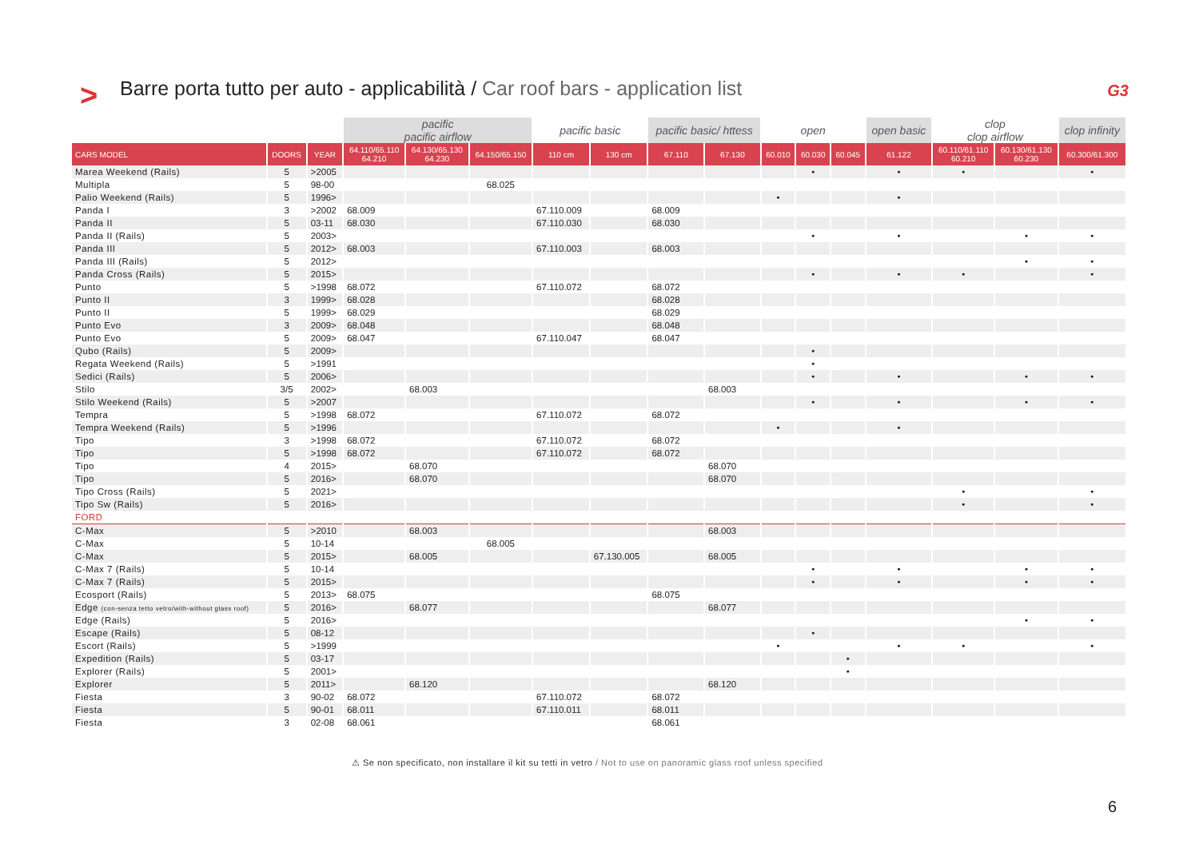>
Barre porta tutto per auto - applicabilità / Car roof bars - application list
G3
| | | | pacific pacific airflow | | | pacific basic | | pacific basic/ httess | | open | | | open basic | clop clop airflow | | clop infinity |
| --- | --- | --- | --- | --- | --- | --- | --- | --- | --- | --- | --- | --- | --- | --- | --- | --- |
| CARS MODEL | DOORS | YEAR | 64.110/65.110 64.210 | 64.130/65.130 64.230 | 64.150/65.150 | 110 cm | 130 cm | 67.110 | 67.130 | 60.010 | 60.030 | 60.045 | 61.122 | 60.110/61.110 60.210 | 60.130/61.130 60.230 | 60.300/61.300 |
| Marea Weekend (Rails) | 5 | >2005 | | | | | | | | | • | | • | • | | • |
| Multipla | 5 | 98-00 | | | 68.025 | | | | | | | | | | | |
| Palio Weekend (Rails) | 5 | 1996> | | | | | | | | • | | | • | | | |
| Panda I | 3 | >2002 | 68.009 | | | 67.110.009 | | 68.009 | | | | | | | | |
| Panda II | 5 | 03-11 | 68.030 | | | 67.110.030 | | 68.030 | | | | | | | | |
| Panda II (Rails) | 5 | 2003> | | | | | | | | | • | | • | | • | • |
| Panda III | 5 | 2012> | 68.003 | | | 67.110.003 | | 68.003 | | | | | | | | |
| Panda III (Rails) | 5 | 2012> | | | | | | | | | | | | | • | • |
| Panda Cross (Rails) | 5 | 2015> | | | | | | | | | • | | • | • | | • |
| Punto | 5 | >1998 | 68.072 | | | 67.110.072 | | 68.072 | | | | | | | | |
| Punto II | 3 | 1999> | 68.028 | | | | | 68.028 | | | | | | | | |
| Punto II | 5 | 1999> | 68.029 | | | | | 68.029 | | | | | | | | |
| Punto Evo | 3 | 2009> | 68.048 | | | | | 68.048 | | | | | | | | |
| Punto Evo | 5 | 2009> | 68.047 | | | 67.110.047 | | 68.047 | | | | | | | | |
| Qubo (Rails) | 5 | 2009> | | | | | | | | | • | | | | | |
| Regata Weekend (Rails) | 5 | >1991 | | | | | | | | | • | | | | | |
| Sedici (Rails) | 5 | 2006> | | | | | | | | | • | | • | | • | • |
| Stilo | 3/5 | 2002> | | 68.003 | | | | | 68.003 | | | | | | | |
| Stilo Weekend (Rails) | 5 | >2007 | | | | | | | | | • | | • | | • | • |
| Tempra | 5 | >1998 | 68.072 | | | 67.110.072 | | 68.072 | | | | | | | | |
| Tempra Weekend (Rails) | 5 | >1996 | | | | | | | | • | | | • | | | |
| Tipo | 3 | >1998 | 68.072 | | | 67.110.072 | | 68.072 | | | | | | | | |
| Tipo | 5 | >1998 | 68.072 | | | 67.110.072 | | 68.072 | | | | | | | | |
| Tipo | 4 | 2015> | | 68.070 | | | | | 68.070 | | | | | | | |
| Tipo | 5 | 2016> | | 68.070 | | | | | 68.070 | | | | | | | |
| Tipo Cross (Rails) | 5 | 2021> | | | | | | | | | | | | • | | • |
| Tipo Sw (Rails) | 5 | 2016> | | | | | | | | | | | | • | | • |
| FORD | | | | | | | | | | | | | | | | |
| C-Max | 5 | >2010 | | 68.003 | | | | | 68.003 | | | | | | | |
| C-Max | 5 | 10-14 | | | 68.005 | | | | | | | | | | | |
| C-Max | 5 | 2015> | | 68.005 | | | 67.130.005 | | 68.005 | | | | | | | |
| C-Max 7 (Rails) | 5 | 10-14 | | | | | | | | | • | | • | | • | • |
| C-Max 7 (Rails) | 5 | 2015> | | | | | | | | | • | | • | | • | • |
| Ecosport (Rails) | 5 | 2013> | 68.075 | | | | | 68.075 | | | | | | | | |
| Edge (con-senza tetto vetro/with-without glass roof) | 5 | 2016> | | 68.077 | | | | | 68.077 | | | | | | | |
| Edge (Rails) | 5 | 2016> | | | | | | | | | | | | | • | • |
| Escape (Rails) | 5 | 08-12 | | | | | | | | | • | | | | | |
| Escort (Rails) | 5 | >1999 | | | | | | | | • | | | • | • | | • |
| Expedition (Rails) | 5 | 03-17 | | | | | | | | | | • | | | | |
| Explorer (Rails) | 5 | 2001> | | | | | | | | | | • | | | | |
| Explorer | 5 | 2011> | | 68.120 | | | | | 68.120 | | | | | | | |
| Fiesta | 3 | 90-02 | 68.072 | | | 67.110.072 | | 68.072 | | | | | | | | |
| Fiesta | 5 | 90-01 | 68.011 | | | 67.110.011 | | 68.011 | | | | | | | | |
| Fiesta | 3 | 02-08 | 68.061 | | | | | 68.061 | | | | | | | | |
⚠ Se non specificato, non installare il kit su tetti in vetro / Not to use on panoramic glass roof unless specified
6